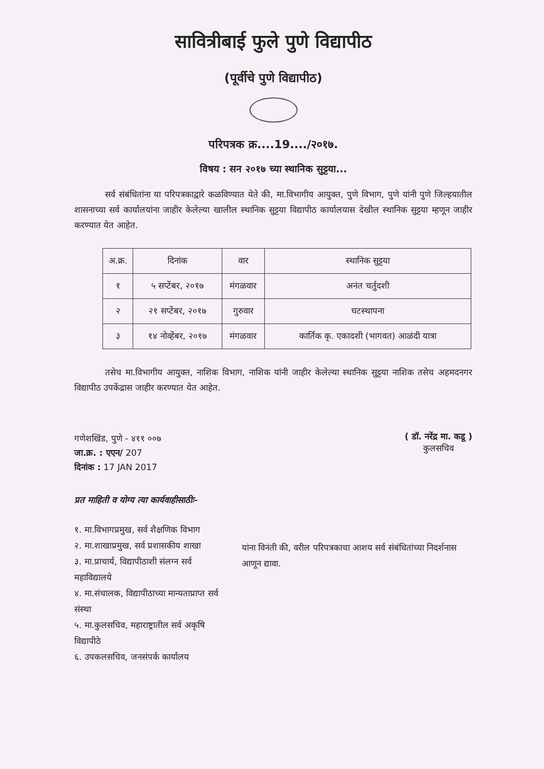सावित्रीबाई फुले पुणे विद्यापीठ
(पूर्वीचे पुणे विद्यापीठ)
परिपत्रक क्र....19..../२०१७.
विषय : सन २०१७ च्या स्थानिक सुट्टया...
सर्व संबंधितांना या परिपत्रकाद्वारे कळविण्यात येते की, मा.विभागीय आयुक्त, पुणे विभाग, पुणे यांनी पुणे जिल्हयातील शासनाच्या सर्व कार्यालयांना जाहीर केलेल्या खालील स्थानिक सुट्टया विद्यापीठ कार्यालयास देखील स्थानिक सुट्टया म्हणून जाहीर करण्यात येत आहेत.
| अ.क्र. | दिनांक | वार | स्थानिक सुट्टया |
| --- | --- | --- | --- |
| १ | ५ सप्टेंबर, २०१७ | मंगळवार | अनंत चर्तुदशी |
| २ | २१ सप्टेंबर, २०१७ | गुरुवार | घटस्थापना |
| ३ | १४ नोव्हेंबर, २०१७ | मंगळवार | कार्तिक कृ. एकादशी (भागवत) आळंदी यात्रा |
तसेच मा.विभागीय आयुक्त, नाशिक विभाग, नाशिक यांनी जाहीर केलेल्या स्थानिक सुट्टया नाशिक तसेच अहमदनगर विद्यापीठ उपकेंद्रास जाहीर करण्यात येत आहेत.
गणेशखिंड, पुणे - ४११ ००७
जा.क्र. : एएन/ 207
दिनांक : 17 JAN 2017
( डॉ. नरेंद्र मा. कडू )
कुलसचिव
प्रत माहिती व योग्य त्या कार्यवाहीसाठीः-
१. मा.विभागप्रमुख, सर्व शैक्षणिक विभाग
२. मा.शाखाप्रमुख, सर्व प्रशासकीय शाखा
३. मा.प्राचार्य, विद्यापीठाशी संलग्न सर्व महाविद्यालये
४. मा.संचालक, विद्यापीठाच्या मान्यताप्राप्त सर्व संस्था
५. मा.कुलसचिव, महाराष्ट्रातील सर्व अकृषि विद्यापीठे
६. उपकलसचिव, जनसंपर्क कार्यालय
यांना विनंती की, वरील परिपत्रकाचा आशय सर्व संबंधितांच्या निदर्शनास आणून द्यावा.